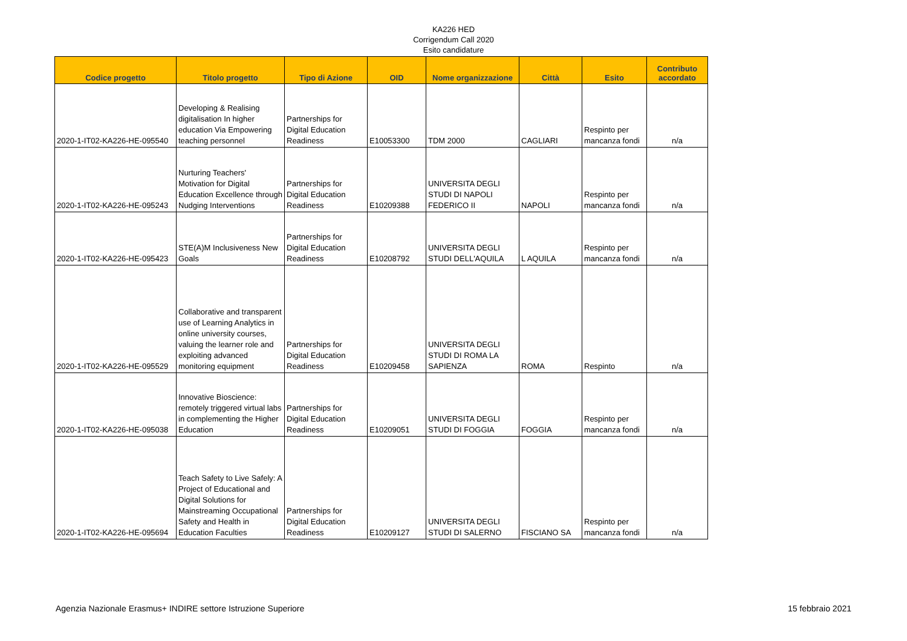KA226 HED
Corrigendum Call 2020
Esito candidature
| Codice progetto | Titolo progetto | Tipo di Azione | OID | Nome organizzazione | Città | Esito | Contributo accordato |
| --- | --- | --- | --- | --- | --- | --- | --- |
| 2020-1-IT02-KA226-HE-095540 | Developing & Realising digitalisation In higher education Via Empowering teaching personnel | Partnerships for Digital Education Readiness | E10053300 | TDM 2000 | CAGLIARI | Respinto per mancanza fondi | n/a |
| 2020-1-IT02-KA226-HE-095243 | Nurturing Teachers' Motivation for Digital Education Excellence through Nudging Interventions | Partnerships for Digital Education Readiness | E10209388 | UNIVERSITA DEGLI STUDI DI NAPOLI FEDERICO II | NAPOLI | Respinto per mancanza fondi | n/a |
| 2020-1-IT02-KA226-HE-095423 | STE(A)M Inclusiveness New Goals | Partnerships for Digital Education Readiness | E10208792 | UNIVERSITA DEGLI STUDI DELL'AQUILA | L AQUILA | Respinto per mancanza fondi | n/a |
| 2020-1-IT02-KA226-HE-095529 | Collaborative and transparent use of Learning Analytics in online university courses, valuing the learner role and exploiting advanced monitoring equipment | Partnerships for Digital Education Readiness | E10209458 | UNIVERSITA DEGLI STUDI DI ROMA LA SAPIENZA | ROMA | Respinto | n/a |
| 2020-1-IT02-KA226-HE-095038 | Innovative Bioscience: remotely triggered virtual labs in complementing the Higher Education | Partnerships for Digital Education Readiness | E10209051 | UNIVERSITA DEGLI STUDI DI FOGGIA | FOGGIA | Respinto per mancanza fondi | n/a |
| 2020-1-IT02-KA226-HE-095694 | Teach Safety to Live Safely: A Project of Educational and Digital Solutions for Mainstreaming Occupational Safety and Health in Education Faculties | Partnerships for Digital Education Readiness | E10209127 | UNIVERSITA DEGLI STUDI DI SALERNO | FISCIANO SA | Respinto per mancanza fondi | n/a |
Agenzia Nazionale Erasmus+ INDIRE settore Istruzione Superiore 15 febbraio 2021